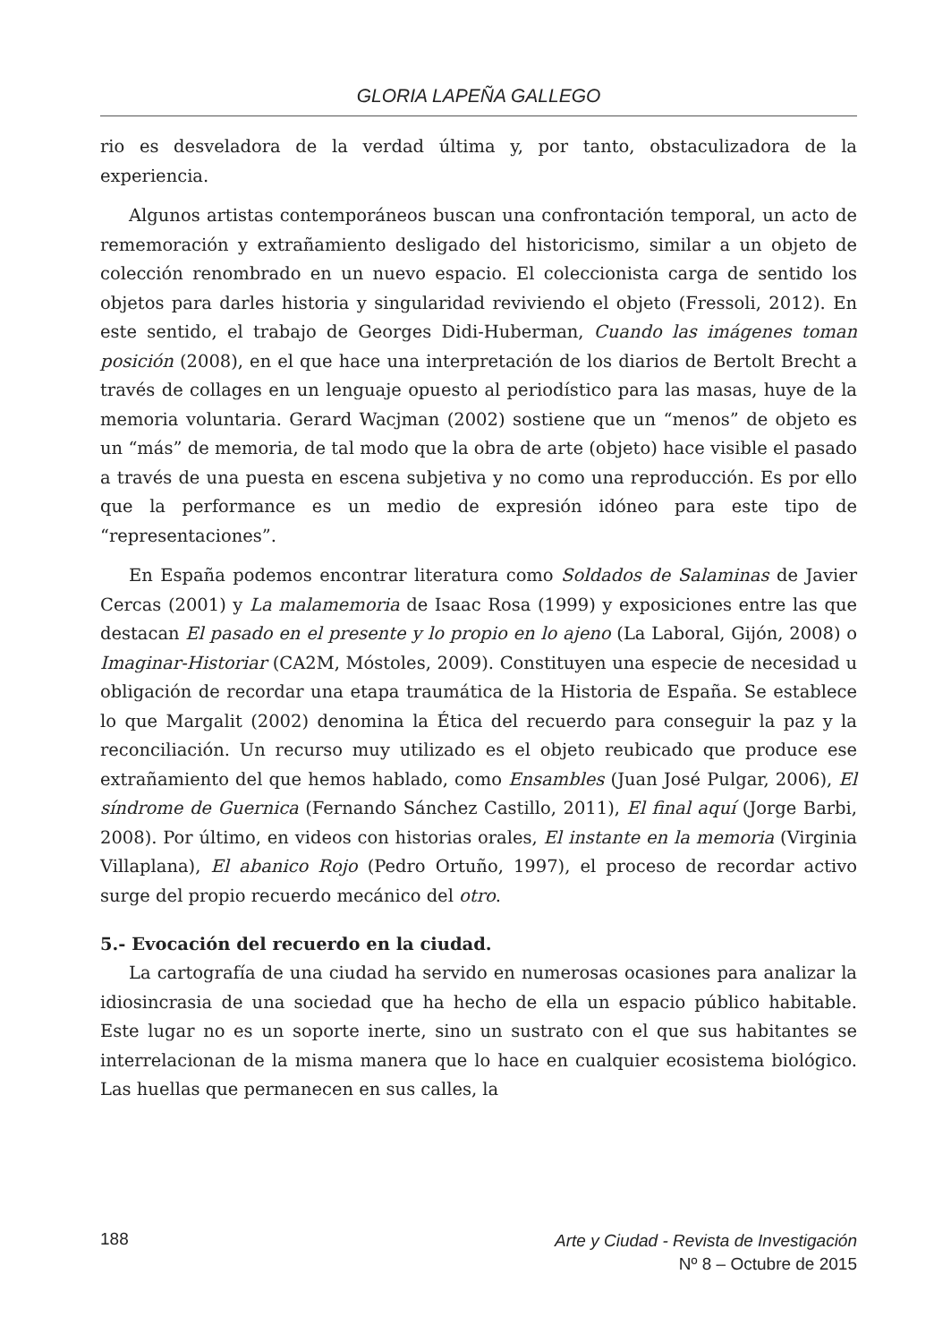GLORIA LAPEÑA GALLEGO
rio es desveladora de la verdad última y, por tanto, obstaculizadora de la experiencia.
Algunos artistas contemporáneos buscan una confrontación temporal, un acto de rememoración y extrañamiento desligado del historicismo, similar a un objeto de colección renombrado en un nuevo espacio. El coleccionista carga de sentido los objetos para darles historia y singularidad reviviendo el objeto (Fressoli, 2012). En este sentido, el trabajo de Georges Didi-Huberman, Cuando las imágenes toman posición (2008), en el que hace una interpretación de los diarios de Bertolt Brecht a través de collages en un lenguaje opuesto al periodístico para las masas, huye de la memoria voluntaria. Gerard Wacjman (2002) sostiene que un “menos” de objeto es un “más” de memoria, de tal modo que la obra de arte (objeto) hace visible el pasado a través de una puesta en escena subjetiva y no como una reproducción. Es por ello que la performance es un medio de expresión idóneo para este tipo de “representaciones”.
En España podemos encontrar literatura como Soldados de Salaminas de Javier Cercas (2001) y La malamemoria de Isaac Rosa (1999) y exposiciones entre las que destacan El pasado en el presente y lo propio en lo ajeno (La Laboral, Gijón, 2008) o Imaginar-Historiar (CA2M, Móstoles, 2009). Constituyen una especie de necesidad u obligación de recordar una etapa traumática de la Historia de España. Se establece lo que Margalit (2002) denomina la Ética del recuerdo para conseguir la paz y la reconciliación. Un recurso muy utilizado es el objeto reubicado que produce ese extrañamiento del que hemos hablado, como Ensambles (Juan José Pulgar, 2006), El síndrome de Guernica (Fernando Sánchez Castillo, 2011), El final aquí (Jorge Barbi, 2008). Por último, en videos con historias orales, El instante en la memoria (Virginia Villaplana), El abanico Rojo (Pedro Ortuño, 1997), el proceso de recordar activo surge del propio recuerdo mecánico del otro.
5.- Evocación del recuerdo en la ciudad.
La cartografía de una ciudad ha servido en numerosas ocasiones para analizar la idiosincrasia de una sociedad que ha hecho de ella un espacio público habitable. Este lugar no es un soporte inerte, sino un sustrato con el que sus habitantes se interrelacionan de la misma manera que lo hace en cualquier ecosistema biológico. Las huellas que permanecen en sus calles, la
188
Arte y Ciudad - Revista de Investigación
Nº 8 – Octubre de 2015